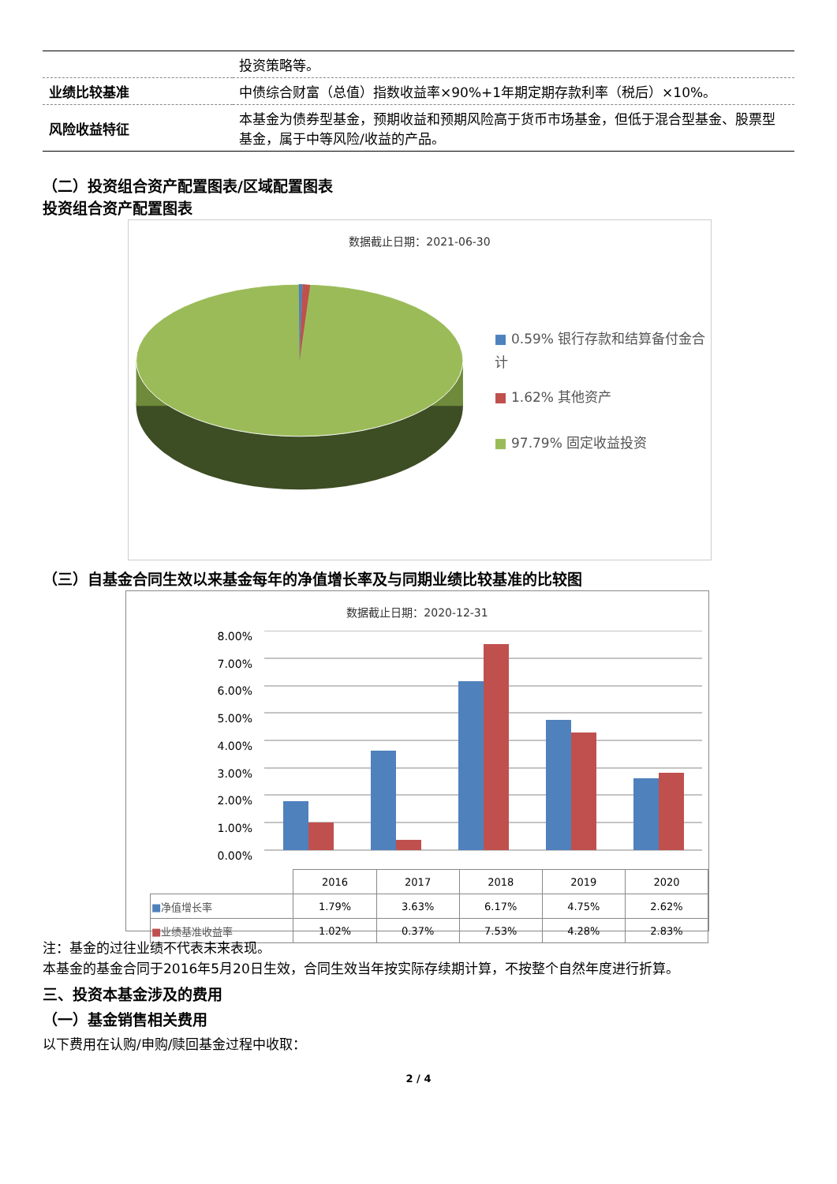| | 投资策略等。 |
| 业绩比较基准 | 中债综合财富（总值）指数收益率×90%+1年期定期存款利率（税后）×10%。 |
| 风险收益特征 | 本基金为债券型基金，预期收益和预期风险高于货币市场基金，但低于混合型基金、股票型基金，属于中等风险/收益的产品。 |
（二）投资组合资产配置图表/区域配置图表
投资组合资产配置图表
数据截止日期：2021-06-30
■ 0.59% 银行存款和结算备付金合计
■ 1.62% 其他资产
■ 97.79% 固定收益投资
（三）自基金合同生效以来基金每年的净值增长率及与同期业绩比较基准的比较图
数据截止日期：2020-12-31
8.00%
7.00%
6.00%
5.00%
4.00%
3.00%
2.00%
1.00%
0.00%
| | 2016 | 2017 | 2018 | 2019 | 2020 |
| ■ 净值增长率 | 1.79% | 3.63% | 6.17% | 4.75% | 2.62% |
| ■ 业绩基准收益率 | 1.02% | 0.37% | 7.53% | 4.28% | 2.83% |
注：基金的过往业绩不代表未来表现。
本基金的基金合同于2016年5月20日生效，合同生效当年按实际存续期计算，不按整个自然年度进行折算。
三、投资本基金涉及的费用
（一）基金销售相关费用
以下费用在认购/申购/赎回基金过程中收取：
2 / 4